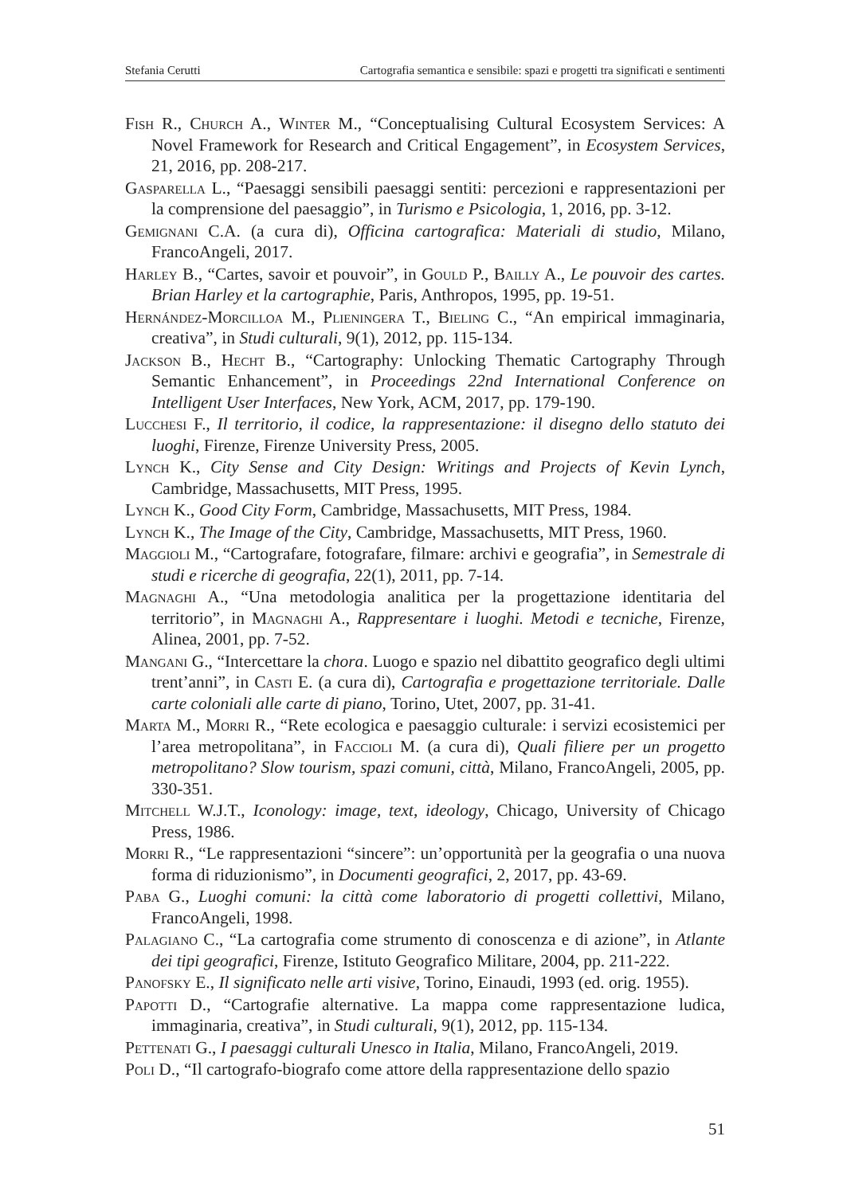Stefania Cerutti Cartografia semantica e sensibile: spazi e progetti tra significati e sentimenti
Fish R., Church A., Winter M., “Conceptualising Cultural Ecosystem Services: A Novel Framework for Research and Critical Engagement”, in Ecosystem Services, 21, 2016, pp. 208-217.
Gasparella L., “Paesaggi sensibili paesaggi sentiti: percezioni e rappresentazioni per la comprensione del paesaggio”, in Turismo e Psicologia, 1, 2016, pp. 3-12.
Gemignani C.A. (a cura di), Officina cartografica: Materiali di studio, Milano, FrancoAngeli, 2017.
Harley B., “Cartes, savoir et pouvoir”, in Gould P., Bailly A., Le pouvoir des cartes. Brian Harley et la cartographie, Paris, Anthropos, 1995, pp. 19-51.
Hernández-Morcilloa M., Plieningera T., Bieling C., “An empirical immaginaria, creativa”, in Studi culturali, 9(1), 2012, pp. 115-134.
Jackson B., Hecht B., “Cartography: Unlocking Thematic Cartography Through Semantic Enhancement”, in Proceedings 22nd International Conference on Intelligent User Interfaces, New York, ACM, 2017, pp. 179-190.
Lucchesi F., Il territorio, il codice, la rappresentazione: il disegno dello statuto dei luoghi, Firenze, Firenze University Press, 2005.
Lynch K., City Sense and City Design: Writings and Projects of Kevin Lynch, Cambridge, Massachusetts, MIT Press, 1995.
Lynch K., Good City Form, Cambridge, Massachusetts, MIT Press, 1984.
Lynch K., The Image of the City, Cambridge, Massachusetts, MIT Press, 1960.
Maggioli M., “Cartografare, fotografare, filmare: archivi e geografia”, in Semestrale di studi e ricerche di geografia, 22(1), 2011, pp. 7-14.
Magnaghi A., “Una metodologia analitica per la progettazione identitaria del territorio”, in Magnaghi A., Rappresentare i luoghi. Metodi e tecniche, Firenze, Alinea, 2001, pp. 7-52.
Mangani G., “Intercettare la chora. Luogo e spazio nel dibattito geografico degli ultimi trent’anni”, in Casti E. (a cura di), Cartografia e progettazione territoriale. Dalle carte coloniali alle carte di piano, Torino, Utet, 2007, pp. 31-41.
Marta M., Morri R., “Rete ecologica e paesaggio culturale: i servizi ecosistemici per l’area metropolitana”, in Faccioli M. (a cura di), Quali filiere per un progetto metropolitano? Slow tourism, spazi comuni, città, Milano, FrancoAngeli, 2005, pp. 330-351.
Mitchell W.J.T., Iconology: image, text, ideology, Chicago, University of Chicago Press, 1986.
Morri R., “Le rappresentazioni “sincere”: un’opportunità per la geografia o una nuova forma di riduzionismo”, in Documenti geografici, 2, 2017, pp. 43-69.
Paba G., Luoghi comuni: la città come laboratorio di progetti collettivi, Milano, FrancoAngeli, 1998.
Palagiano C., “La cartografia come strumento di conoscenza e di azione”, in Atlante dei tipi geografici, Firenze, Istituto Geografico Militare, 2004, pp. 211-222.
Panofsky E., Il significato nelle arti visive, Torino, Einaudi, 1993 (ed. orig. 1955).
Papotti D., “Cartografie alternative. La mappa come rappresentazione ludica, immaginaria, creativa”, in Studi culturali, 9(1), 2012, pp. 115-134.
Pettenati G., I paesaggi culturali Unesco in Italia, Milano, FrancoAngeli, 2019.
Poli D., “Il cartografo-biografo come attore della rappresentazione dello spazio
51